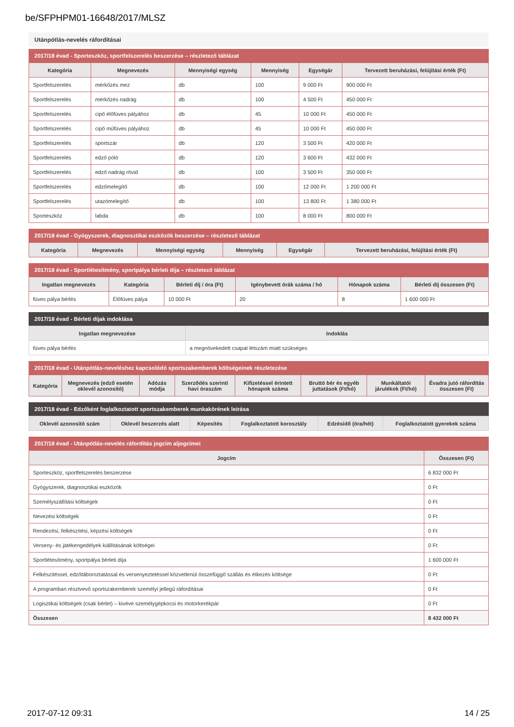be/SFPHPM01-16648/2017/MLSZ
Utánpótlás-nevelés ráfordításai
2017/18 évad - Sporteszköz, sportfelszerelés beszerzése – részletező táblázat
| Kategória | Megnevezés | Mennyiségi egység | Mennyiség | Egységár | Tervezett beruházási, felújítási érték (Ft) |
| --- | --- | --- | --- | --- | --- |
| Sportfelszerelés | mérkőzés mez | db | 100 | 9 000 Ft | 900 000 Ft |
| Sportfelszerelés | mérkőzés nadrág | db | 100 | 4 500 Ft | 450 000 Ft |
| Sportfelszerelés | cipő élőfüves pályához | db | 45 | 10 000 Ft | 450 000 Ft |
| Sportfelszerelés | cipő műfüves pályához | db | 45 | 10 000 Ft | 450 000 Ft |
| Sportfelszerelés | sportszár | db | 120 | 3 500 Ft | 420 000 Ft |
| Sportfelszerelés | edző póló | db | 120 | 3 600 Ft | 432 000 Ft |
| Sportfelszerelés | edző nadrág rövid | db | 100 | 3 500 Ft | 350 000 Ft |
| Sportfelszerelés | edzőmelegítő | db | 100 | 12 000 Ft | 1 200 000 Ft |
| Sportfelszerelés | utazómelegítő | db | 100 | 13 800 Ft | 1 380 000 Ft |
| Sporteszköz | labda | db | 100 | 8 000 Ft | 800 000 Ft |
2017/18 évad - Gyógyszerek, diagnosztikai eszközök beszerzése – részletező táblázat
| Kategória | Megnevezés | Mennyiségi egység | Mennyiség | Egységár | Tervezett beruházási, felújítási érték (Ft) |
| --- | --- | --- | --- | --- | --- |
2017/18 évad - Sportlétesítmény, sportpálya bérleti díja – részletező táblázat
| Ingatlan megnevezés | Kategória | Bérleti díj / óra (Ft) | Igénybevett órák száma / hó | Hónapok száma | Bérleti díj összesen (Ft) |
| --- | --- | --- | --- | --- | --- |
| füves pálya bérlés | Élőfüves pálya | 10 000 Ft | 20 | 8 | 1 600 000 Ft |
2017/18 évad - Bérleti díjak indoklása
| Ingatlan megnevezése | Indoklás |
| --- | --- |
| füves pálya bérlés | a megnövekedett csapat létszám miatt szükséges |
2017/18 évad - Utánpótlás-neveléshez kapcsolódó sportszakemberek költségeinek részletezése
| Kategória | Megnevezés (edző esetén oklevél azonosító) | Adózás módja | Szerződés szerinti havi óraszám | Kifizetéssel érintett hónapok száma | Bruttó bér és egyéb juttatások (Ft/hó) | Munkáltatói járulékok (Ft/hó) | Évadra jutó ráfordítás összesen (Ft) |
| --- | --- | --- | --- | --- | --- | --- | --- |
2017/18 évad - Edzőként foglalkoztatott sportszakemberek munkakörének leírása
| Oklevél azonosító szám | Oklevél beszerzés alatt | Képesítés | Foglalkoztatott korosztály | Edzésidő (óra/hét) | Foglalkoztatott gyerekek száma |
| --- | --- | --- | --- | --- | --- |
2017/18 évad - Utánpótlás-nevelés ráfordítás jogcím aljogcímei
| Jogcím | Összesen (Ft) |
| --- | --- |
| Sporteszköz, sportfelszerelés beszerzése | 6 832 000 Ft |
| Gyógyszerek, diagnosztikai eszközök | 0 Ft |
| Személyszállítási költségek | 0 Ft |
| Nevezési költségek | 0 Ft |
| Rendezési, felkészítési, képzési költségek | 0 Ft |
| Verseny- és játékengedélyek kiállításának költségei | 0 Ft |
| Sportlétesítmény, sportpálya bérleti díja | 1 600 000 Ft |
| Felkészítéssel, edzőtáboroztatással és versenyeztetéssel közvetlenül összefüggő szállás és étkezés költsége | 0 Ft |
| A programban résztvevő sportszakemberek személyi jellegű ráfordításai | 0 Ft |
| Logisztikai költségek (csak bérlet) – kivéve személygépkocsi és motorkerékpár | 0 Ft |
| Összesen | 8 432 000 Ft |
2017-07-12 09:31 14 / 25